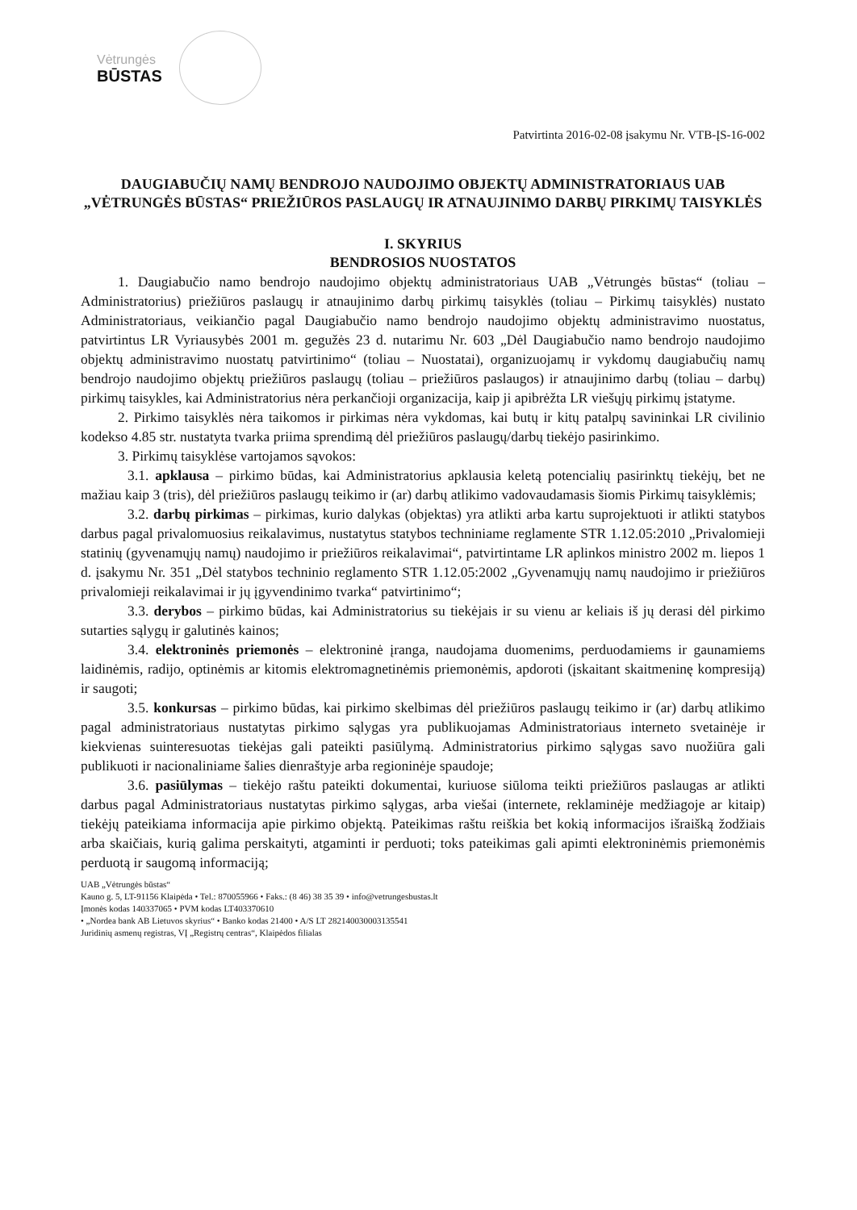Vėtrungės
BŪSTAS
Patvirtinta 2016-02-08 įsakymu Nr. VTB-ĮS-16-002
DAUGIABUČIŲ NAMŲ BENDROJO NAUDOJIMO OBJEKTŲ ADMINISTRATORIAUS UAB „VĖTRUNGĖS BŪSTAS“ PRIEŽIŪROS PASLAUGŲ IR ATNAUJINIMO DARBŲ PIRKIMŲ TAISYKLĖS
I. SKYRIUS
BENDROSIOS NUOSTATOS
1. Daugiabučio namo bendrojo naudojimo objektų administratoriaus UAB „Vėtrungės būstas“ (toliau – Administratorius) priežiūros paslaugų ir atnaujinimo darbų pirkimų taisyklės (toliau – Pirkimų taisyklės) nustato Administratoriaus, veikiančio pagal Daugiabučio namo bendrojo naudojimo objektų administravimo nuostatus, patvirtintus LR Vyriausybės 2001 m. gegužės 23 d. nutarimu Nr. 603 „Dėl Daugiabučio namo bendrojo naudojimo objektų administravimo nuostatų patvirtinimo“ (toliau – Nuostatai), organizuojamų ir vykdomų daugiabučių namų bendrojo naudojimo objektų priežiūros paslaugų (toliau – priežiūros paslaugos) ir atnaujinimo darbų (toliau – darbų) pirkimų taisykles, kai Administratorius nėra perkančioji organizacija, kaip ji apibrėžta LR viešųjų pirkimų įstatyme.
2. Pirkimo taisyklės nėra taikomos ir pirkimas nėra vykdomas, kai butų ir kitų patalpų savininkai LR civilinio kodekso 4.85 str. nustatyta tvarka priima sprendimą dėl priežiūros paslaugų/darbų tiekėjo pasirinkimo.
3. Pirkimų taisyklėse vartojamos sąvokos:
3.1. apklausa – pirkimo būdas, kai Administratorius apklausia keletą potencialių pasirinktų tiekėjų, bet ne mažiau kaip 3 (tris), dėl priežiūros paslaugų teikimo ir (ar) darbų atlikimo vadovaudamasis šiomis Pirkimų taisyklėmis;
3.2. darbų pirkimas – pirkimas, kurio dalykas (objektas) yra atlikti arba kartu suprojektuoti ir atlikti statybos darbus pagal privalomuosius reikalavimus, nustatytus statybos techniniame reglamente STR 1.12.05:2010 „Privalomieji statinių (gyvenamųjų namų) naudojimo ir priežiūros reikalavimai“, patvirtintame LR aplinkos ministro 2002 m. liepos 1 d. įsakymu Nr. 351 „Dėl statybos techninio reglamento STR 1.12.05:2002 „Gyvenamųjų namų naudojimo ir priežiūros privalomieji reikalavimai ir jų įgyvendinimo tvarka“ patvirtinimo“;
3.3. derybos – pirkimo būdas, kai Administratorius su tiekėjais ir su vienu ar keliais iš jų derasi dėl pirkimo sutarties sąlygų ir galutinės kainos;
3.4. elektroninės priemonės – elektroninė įranga, naudojama duomenims, perduodamiems ir gaunamiems laidinėmis, radijo, optinėmis ar kitomis elektromagnetinėmis priemonėmis, apdoroti (įskaitant skaitmeninę kompresiją) ir saugoti;
3.5. konkursas – pirkimo būdas, kai pirkimo skelbimas dėl priežiūros paslaugų teikimo ir (ar) darbų atlikimo pagal administratoriaus nustatytas pirkimo sąlygas yra publikuojamas Administratoriaus interneto svetainėje ir kiekvienas suinteresuotas tiekėjas gali pateikti pasiūlymą. Administratorius pirkimo sąlygas savo nuožiūra gali publikuoti ir nacionaliniame šalies dienraštyje arba regioninėje spaudoje;
3.6. pasiūlymas – tiekėjo raštu pateikti dokumentai, kuriuose siūloma teikti priežiūros paslaugas ar atlikti darbus pagal Administratoriaus nustatytas pirkimo sąlygas, arba viešai (internete, reklaminėje medžiagoje ar kitaip) tiekėjų pateikiama informacija apie pirkimo objektą. Pateikimas raštu reiškia bet kokią informacijos išraišką žodžiais arba skaičiais, kurią galima perskaityti, atgaminti ir perduoti; toks pateikimas gali apimti elektroninėmis priemonėmis perduotą ir saugomą informaciją;
UAB „Vėtrungės būstas“
Kauno g. 5, LT-91156 Klaipėda • Tel.: 870055966 • Faks.: (8 46) 38 35 39 • info@vetrungesbustas.lt
Įmonės kodas 140337065 • PVM kodas LT403370610
• „Nordea bank AB Lietuvos skyrius“ • Banko kodas 21400 • A/S LT 282140030003135541
Juridinių asmenų registras, VĮ „Registrų centras“, Klaipėdos filialas